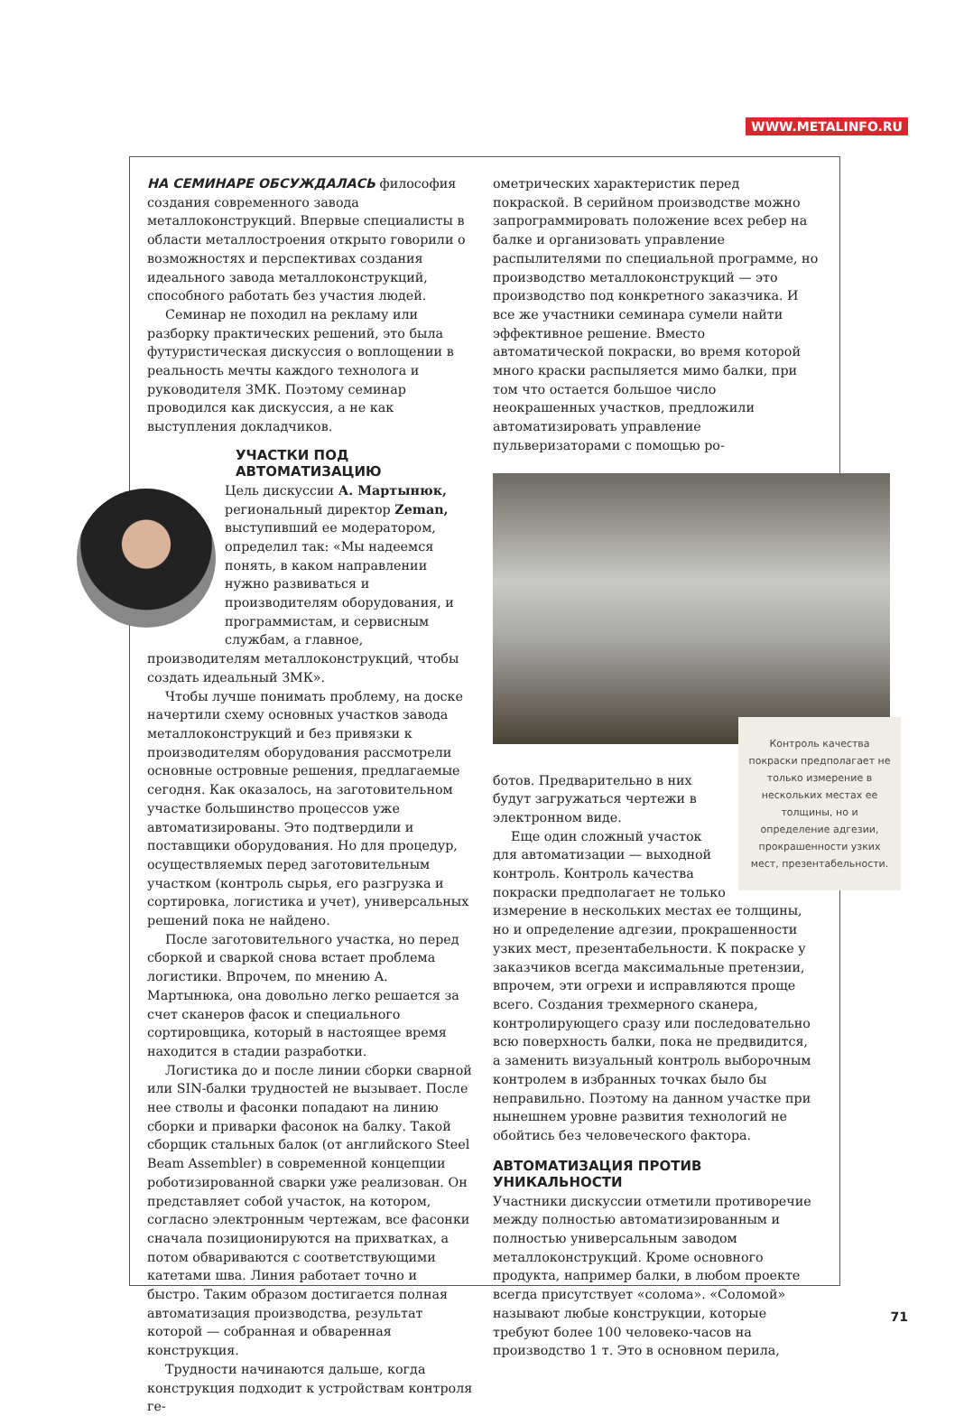WWW.METALINFO.RU
НА СЕМИНАРЕ ОБСУЖДАЛАСЬ философия создания современного завода металлоконструкций. Впервые специалисты в области металлостроения открыто говорили о возможностях и перспективах создания идеального завода металлоконструкций, способного работать без участия людей.
Семинар не походил на рекламу или разборку практических решений, это была футуристическая дискуссия о воплощении в реальность мечты каждого технолога и руководителя ЗМК. Поэтому семинар проводился как дискуссия, а не как выступления докладчиков.
УЧАСТКИ ПОД АВТОМАТИЗАЦИЮ
Цель дискуссии А. Мартынюк, региональный директор Zeman, выступивший ее модератором, определил так: «Мы надеемся понять, в каком направлении нужно развиваться и производителям оборудования, и программистам, и сервисным службам, а главное, производителям металлоконструкций, чтобы создать идеальный ЗМК».
Чтобы лучше понимать проблему, на доске начертили схему основных участков завода металлоконструкций и без привязки к производителям оборудования рассмотрели основные островные решения, предлагаемые сегодня. Как оказалось, на заготовительном участке большинство процессов уже автоматизированы. Это подтвердили и поставщики оборудования. Но для процедур, осуществляемых перед заготовительным участком (контроль сырья, его разгрузка и сортировка, логистика и учет), универсальных решений пока не найдено.
После заготовительного участка, но перед сборкой и сваркой снова встает проблема логистики. Впрочем, по мнению А. Мартынюка, она довольно легко решается за счет сканеров фасок и специального сортировщика, который в настоящее время находится в стадии разработки.
Логистика до и после линии сборки сварной или SIN-балки трудностей не вызывает. После нее стволы и фасонки попадают на линию сборки и приварки фасонок на балку. Такой сборщик стальных балок (от английского Steel Beam Assembler) в современной концепции роботизированной сварки уже реализован. Он представляет собой участок, на котором, согласно электронным чертежам, все фасонки сначала позиционируются на прихватках, а потом обвариваются с соответствующими катетами шва. Линия работает точно и быстро. Таким образом достигается полная автоматизация производства, результат которой — собранная и обваренная конструкция.
Трудности начинаются дальше, когда конструкция подходит к устройствам контроля ге-
ометрических характеристик перед покраской. В серийном производстве можно запрограммировать положение всех ребер на балке и организовать управление распылителями по специальной программе, но производство металлоконструкций — это производство под конкретного заказчика. И все же участники семинара сумели найти эффективное решение. Вместо автоматической покраски, во время которой много краски распыляется мимо балки, при том что остается большое число неокрашенных участков, предложили автоматизировать управление пульверизаторами с помощью ро-
Контроль качества покраски предполагает не только измерение в нескольких местах ее толщины, но и определение адгезии, прокрашенности узких мест, презентабельности.
ботов. Предварительно в них будут загружаться чертежи в электронном виде.
Еще один сложный участок для автоматизации — выходной контроль. Контроль качества покраски предполагает не только измерение в нескольких местах ее толщины, но и определение адгезии, прокрашенности узких мест, презентабельности. К покраске у заказчиков всегда максимальные претензии, впрочем, эти огрехи и исправляются проще всего. Создания трехмерного сканера, контролирующего сразу или последовательно всю поверхность балки, пока не предвидится, а заменить визуальный контроль выборочным контролем в избранных точках было бы неправильно. Поэтому на данном участке при нынешнем уровне развития технологий не обойтись без человеческого фактора.
АВТОМАТИЗАЦИЯ ПРОТИВ УНИКАЛЬНОСТИ
Участники дискуссии отметили противоречие между полностью автоматизированным и полностью универсальным заводом металлоконструкций. Кроме основного продукта, например балки, в любом проекте всегда присутствует «солома». «Соломой» называют любые конструкции, которые требуют более 100 человеко-часов на производство 1 т. Это в основном перила,
71